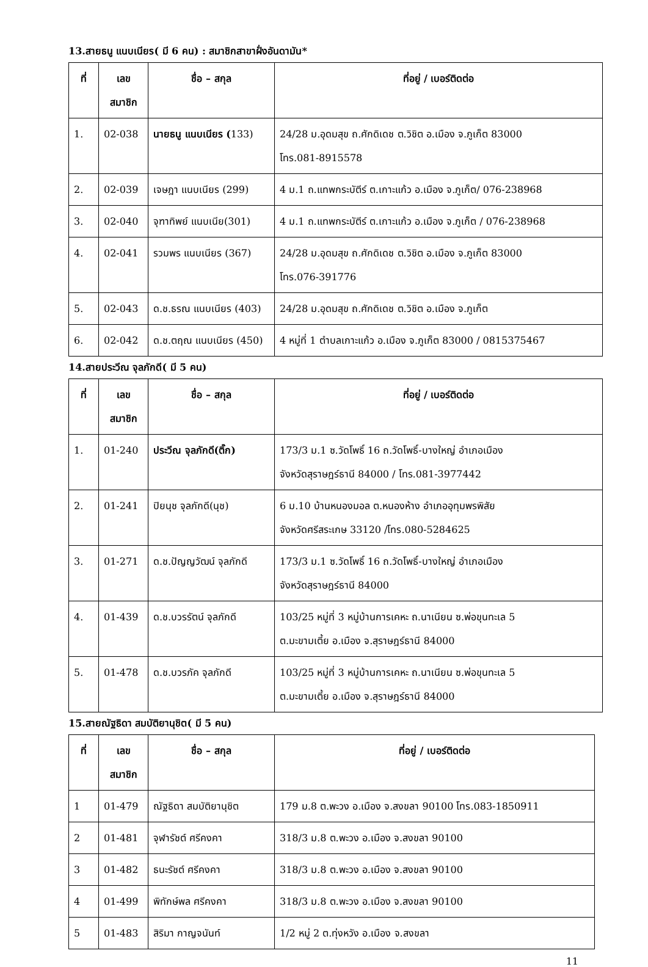13.สายธนู แนบเนียร( มี 6 คน) : สมาชิกสาขาฝั่งอันดามัน*
| ที่ | เลข สมาชิก | ชื่อ – สกุล | ที่อยู่ / เบอร์ติดต่อ |
| --- | --- | --- | --- |
| 1. | 02-038 | นายธนู แนบเนียร ( 133) | 24/28 ม.อุดมสุข ถ.ศักดิเดช ต.วิชิต อ.เมือง จ.ภูเก็ต 83000 โทร.081-8915578 |
| 2. | 02-039 | เจษฎา แนบเนียร (299) | 4 ม.1 ถ.แทพกระบัตีร์ ต.เกาะแก้ว อ.เมือง จ.ภูเก็ต/ 076-238968 |
| 3. | 02-040 | จุฑาทิพย์ แนบเนีย(301) | 4 ม.1 ถ.แทพกระบัตีร์ ต.เกาะแก้ว อ.เมือง จ.ภูเก็ต / 076-238968 |
| 4. | 02-041 | รวมพร แนบเนียร (367) | 24/28 ม.อุดมสุข ถ.ศักดิเดช ต.วิชิต อ.เมือง จ.ภูเก็ต 83000 โทร.076-391776 |
| 5. | 02-043 | ด.ช.ธรณ แนบเนียร (403) | 24/28 ม.อุดมสุข ถ.ศักดิเดช ต.วิชิต อ.เมือง จ.ภูเก็ต |
| 6. | 02-042 | ด.ช.ตฤณ แนบเนียร (450) | 4 หมู่ที่ 1 ตำบลเกาะแก้ว อ.เมือง จ.ภูเก็ต 83000 / 0815375467 |
14.สายประวีณ จุลภักดี( มี 5 คน)
| ที่ | เลข สมาชิก | ชื่อ – สกุล | ที่อยู่ / เบอร์ติดต่อ |
| --- | --- | --- | --- |
| 1. | 01-240 | ประวีณ จุลภักดี(ติ๊ก) | 173/3 ม.1 ซ.วัดโพธิ์ 16 ถ.วัดโพธิ์-บางใหญ่ อำเภอเมือง จังหวัดสุราษฎร์ธานี 84000 / โทร.081-3977442 |
| 2. | 01-241 | ปิยนุช จุลภักดี(นุช) | 6 ม.10 บ้านหนองมอล ต.หนองห้าง อำเภออุทุมพรพิสัย จังหวัดศรีสระเกษ 33120 /โทร.080-5284625 |
| 3. | 01-271 | ด.ช.ปัญญวัฒน์ จุลภักดี | 173/3 ม.1 ซ.วัดโพธิ์ 16 ถ.วัดโพธิ์-บางใหญ่ อำเภอเมือง จังหวัดสุราษฎร์ธานี 84000 |
| 4. | 01-439 | ด.ช.บวรรัตน์ จุลภักดี | 103/25 หมู่ที่ 3 หมู่บ้านการเคหะ ถ.นาเนียน ซ.พ่อขุนทะเล 5 ต.มะขามเตี้ย อ.เมือง จ.สุราษฎร์ธานี 84000 |
| 5. | 01-478 | ด.ช.บวรภัค จุลภักดี | 103/25 หมู่ที่ 3 หมู่บ้านการเคหะ ถ.นาเนียน ซ.พ่อขุนทะเล 5 ต.มะขามเตี้ย อ.เมือง จ.สุราษฎร์ธานี 84000 |
15.สายณัฐธิดา สมบัติยานุชิต( มี 5 คน)
| ที่ | เลข สมาชิก | ชื่อ – สกุล | ที่อยู่ / เบอร์ติดต่อ |
| --- | --- | --- | --- |
| 1 | 01-479 | ณัฐธิดา สมบัติยานุชิต | 179 ม.8 ต.พะวง อ.เมือง จ.สงขลา 90100 โทร.083-1850911 |
| 2 | 01-481 | จุฬารัชต์ ศรีคงคา | 318/3 ม.8 ต.พะวง อ.เมือง จ.สงขลา 90100 |
| 3 | 01-482 | ธนะรัชต์ ศรีคงคา | 318/3 ม.8 ต.พะวง อ.เมือง จ.สงขลา 90100 |
| 4 | 01-499 | พิทักษ์พล ศรีคงคา | 318/3 ม.8 ต.พะวง อ.เมือง จ.สงขลา 90100 |
| 5 | 01-483 | สิริมา กาญจนันท์ | 1/2 หมู่ 2 ต.ทุ่งหวัง อ.เมือง จ.สงขลา |
11